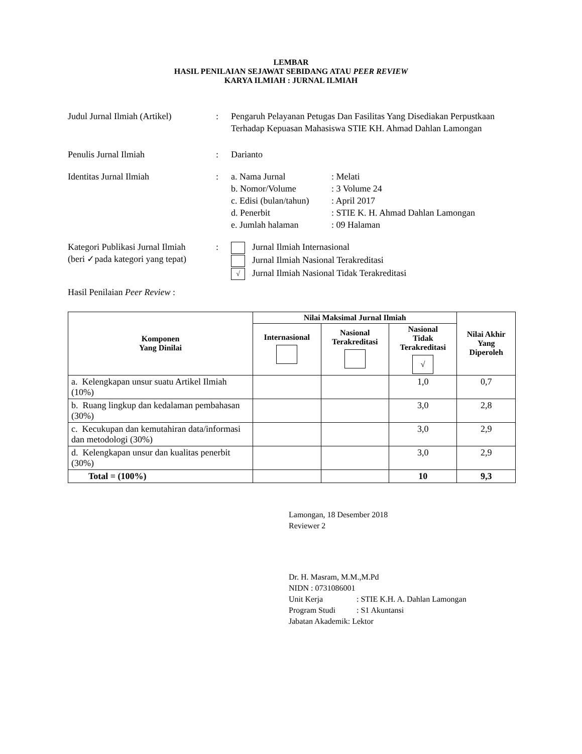LEMBAR
HASIL PENILAIAN SEJAWAT SEBIDANG ATAU PEER REVIEW
KARYA ILMIAH : JURNAL ILMIAH
Judul Jurnal Ilmiah (Artikel)
: Pengaruh Pelayanan Petugas Dan Fasilitas Yang Disediakan Perpustkaan Terhadap Kepuasan Mahasiswa STIE KH. Ahmad Dahlan Lamongan
Penulis Jurnal Ilmiah : Darianto
Identitas Jurnal Ilmiah : a. Nama Jurnal: Melati
b. Nomor/Volume: 3 Volume 24
c. Edisi (bulan/tahun): April 2017
d. Penerbit: STIE K. H. Ahmad Dahlan Lamongan
e. Jumlah halaman: 09 Halaman
Kategori Publikasi Jurnal Ilmiah
(beri ✓pada kategori yang tepat)
: Jurnal Ilmiah Internasional
Jurnal Ilmiah Nasional Terakreditasi
√ Jurnal Ilmiah Nasional Tidak Terakreditasi
Hasil Penilaian Peer Review :
| Komponen Yang Dinilai | Nilai Maksimal Jurnal Ilmiah | | | Nilai Akhir Yang Diperoleh |
| --- | --- | --- | --- | --- |
| | Internasional | Nasional Terakreditasi | Nasional Tidak Terakreditasi √ | |
| a. Kelengkapan unsur suatu Artikel Ilmiah (10%) | | | 1,0 | 0,7 |
| b. Ruang lingkup dan kedalaman pembahasan (30%) | | | 3,0 | 2,8 |
| c. Kecukupan dan kemutahiran data/informasi dan metodologi (30%) | | | 3,0 | 2,9 |
| d. Kelengkapan unsur dan kualitas penerbit (30%) | | | 3,0 | 2,9 |
| Total = (100%) | | | 10 | 9,3 |
Lamongan, 18 Desember 2018
Reviewer 2
Dr. H. Masram, M.M.,M.Pd
NIDN : 0731086001
Unit Kerja: STIE K.H. A. Dahlan Lamongan
Program Studi: S1 Akuntansi
Jabatan Akademik: Lektor